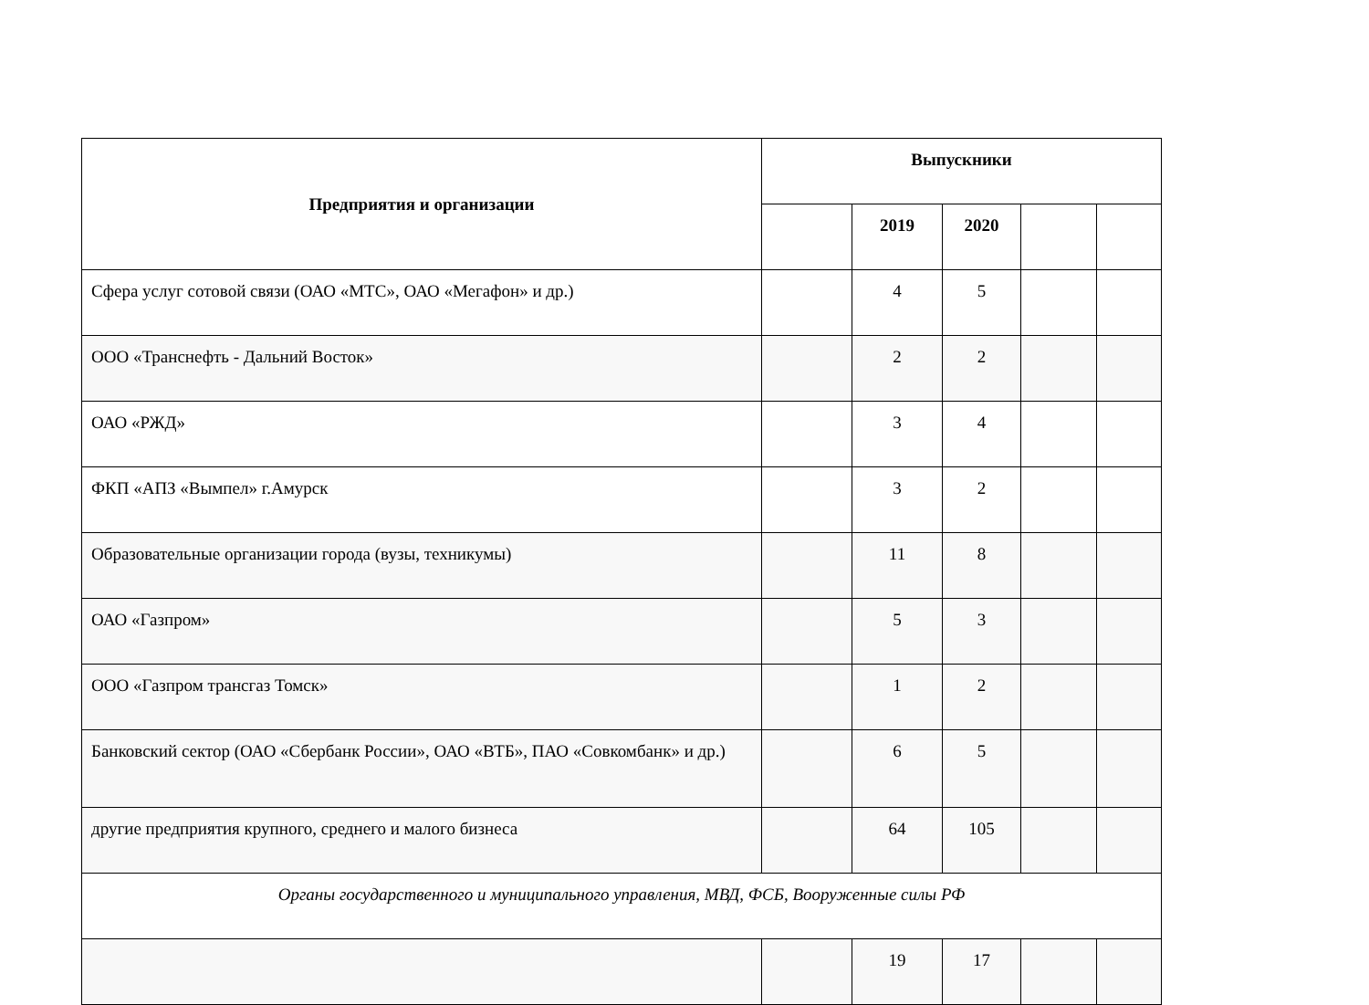| Предприятия и организации | Выпускники | | | | |
| --- | --- | --- | --- | --- | --- |
| | | 2019 | 2020 | | |
| Сфера услуг сотовой связи (ОАО «МТС», ОАО «Мегафон» и др.) | | 4 | 5 | | |
| ООО «Транснефть - Дальний Восток» | | 2 | 2 | | |
| ОАО «РЖД» | | 3 | 4 | | |
| ФКП «АПЗ «Вымпел» г.Амурск | | 3 | 2 | | |
| Образовательные организации города (вузы, техникумы) | | 11 | 8 | | |
| ОАО «Газпром» | | 5 | 3 | | |
| ООО «Газпром трансгаз Томск» | | 1 | 2 | | |
| Банковский сектор (ОАО «Сбербанк России», ОАО «ВТБ», ПАО «Совкомбанк» и др.) | | 6 | 5 | | |
| другие предприятия крупного, среднего и малого бизнеса | | 64 | 105 | | |
| Органы государственного и муниципального управления, МВД, ФСБ, Вооруженные силы РФ | | | | | |
| | | 19 | 17 | | |